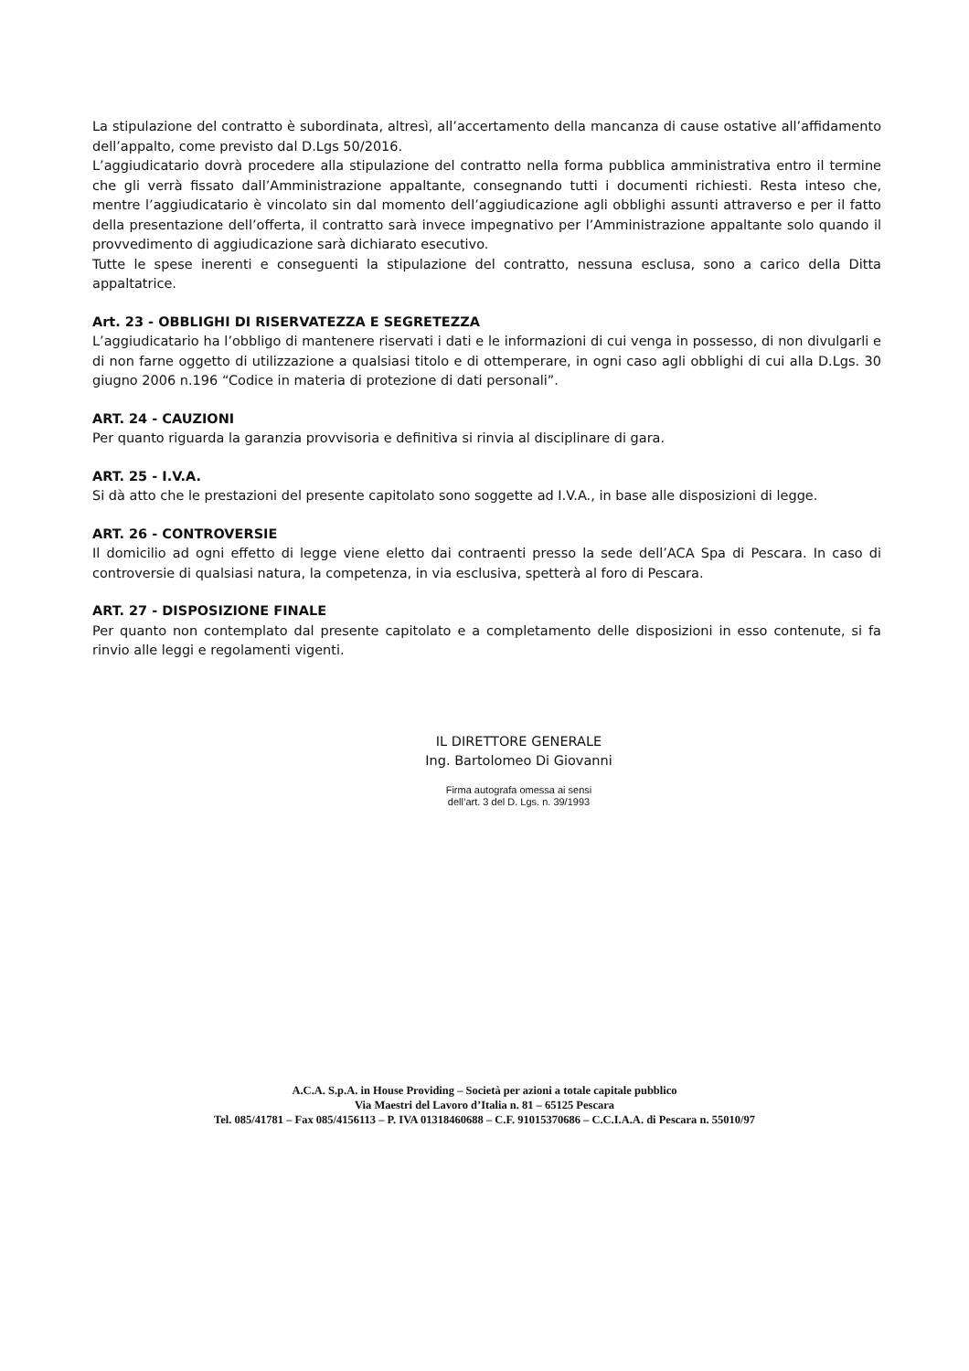La stipulazione del contratto è subordinata, altresì, all’accertamento della mancanza di cause ostative all’affidamento dell’appalto, come previsto dal D.Lgs 50/2016.
L’aggiudicatario dovrà procedere alla stipulazione del contratto nella forma pubblica amministrativa entro il termine che gli verrà fissato dall’Amministrazione appaltante, consegnando tutti i documenti richiesti. Resta inteso che, mentre l’aggiudicatario è vincolato sin dal momento dell’aggiudicazione agli obblighi assunti attraverso e per il fatto della presentazione dell’offerta, il contratto sarà invece impegnativo per l’Amministrazione appaltante solo quando il provvedimento di aggiudicazione sarà dichiarato esecutivo.
Tutte le spese inerenti e conseguenti la stipulazione del contratto, nessuna esclusa, sono a carico della Ditta appaltatrice.
Art. 23 - OBBLIGHI DI RISERVATEZZA E SEGRETEZZA
L’aggiudicatario ha l’obbligo di mantenere riservati i dati e le informazioni di cui venga in possesso, di non divulgarli e di non farne oggetto di utilizzazione a qualsiasi titolo e di ottemperare, in ogni caso agli obblighi di cui alla D.Lgs. 30 giugno 2006 n.196 “Codice in materia di protezione di dati personali”.
ART. 24 - CAUZIONI
Per quanto riguarda la garanzia provvisoria e definitiva si rinvia al disciplinare di gara.
ART. 25 - I.V.A.
Si dà atto che le prestazioni del presente capitolato sono soggette ad I.V.A., in base alle disposizioni di legge.
ART. 26 - CONTROVERSIE
Il domicilio ad ogni effetto di legge viene eletto dai contraenti presso la sede dell’ACA Spa di Pescara. In caso di controversie di qualsiasi natura, la competenza, in via esclusiva, spetterà al foro di Pescara.
ART. 27 - DISPOSIZIONE FINALE
Per quanto non contemplato dal presente capitolato e a completamento delle disposizioni in esso contenute, si fa rinvio alle leggi e regolamenti vigenti.
IL DIRETTORE GENERALE
Ing. Bartolomeo Di Giovanni
Firma autografa omessa ai sensi
dell’art. 3 del D. Lgs. n. 39/1993
A.C.A. S.p.A. in House Providing – Società per azioni a totale capitale pubblico
Via Maestri del Lavoro d’Italia n. 81 – 65125 Pescara
Tel. 085/41781 – Fax 085/4156113 – P. IVA 01318460688 – C.F. 91015370686 – C.C.I.A.A. di Pescara n. 55010/97